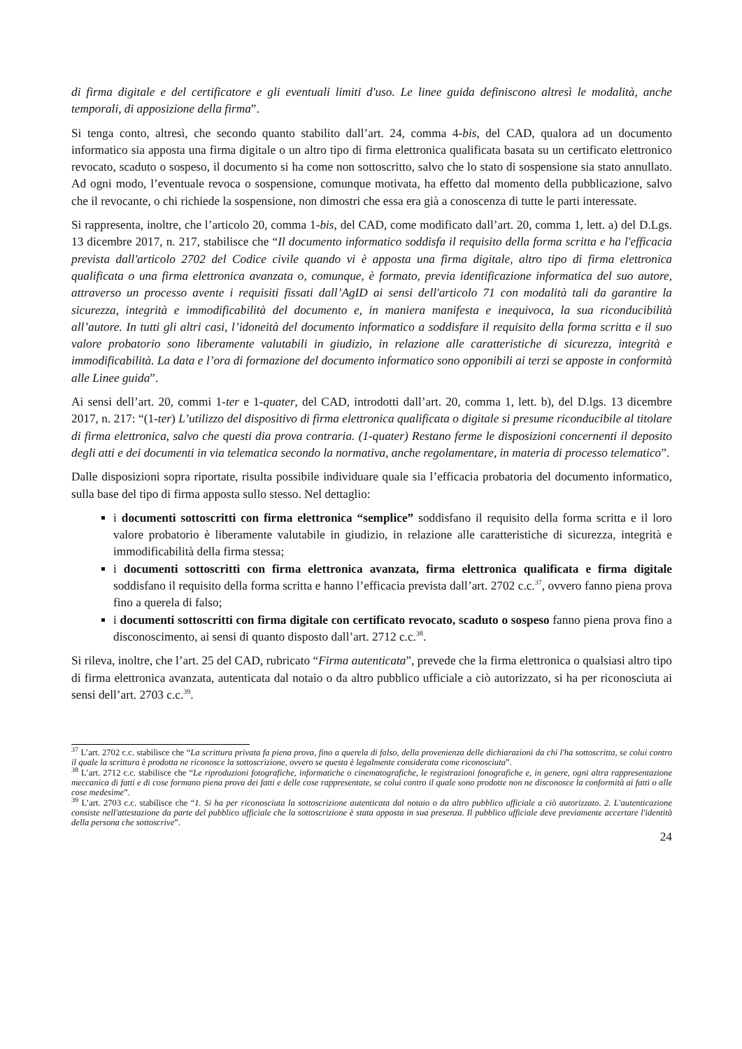di firma digitale e del certificatore e gli eventuali limiti d'uso. Le linee guida definiscono altresì le modalità, anche temporali, di apposizione della firma”.
Si tenga conto, altresì, che secondo quanto stabilito dall’art. 24, comma 4-bis, del CAD, qualora ad un documento informatico sia apposta una firma digitale o un altro tipo di firma elettronica qualificata basata su un certificato elettronico revocato, scaduto o sospeso, il documento si ha come non sottoscritto, salvo che lo stato di sospensione sia stato annullato. Ad ogni modo, l’eventuale revoca o sospensione, comunque motivata, ha effetto dal momento della pubblicazione, salvo che il revocante, o chi richiede la sospensione, non dimostri che essa era già a conoscenza di tutte le parti interessate.
Si rappresenta, inoltre, che l’articolo 20, comma 1-bis, del CAD, come modificato dall’art. 20, comma 1, lett. a) del D.Lgs. 13 dicembre 2017, n. 217, stabilisce che “Il documento informatico soddisfa il requisito della forma scritta e ha l'efficacia prevista dall'articolo 2702 del Codice civile quando vi è apposta una firma digitale, altro tipo di firma elettronica qualificata o una firma elettronica avanzata o, comunque, è formato, previa identificazione informatica del suo autore, attraverso un processo avente i requisiti fissati dall’AgID ai sensi dell'articolo 71 con modalità tali da garantire la sicurezza, integrità e immodificabilità del documento e, in maniera manifesta e inequivoca, la sua riconducibilità all’autore. In tutti gli altri casi, l’idoneità del documento informatico a soddisfare il requisito della forma scritta e il suo valore probatorio sono liberamente valutabili in giudizio, in relazione alle caratteristiche di sicurezza, integrità e immodificabilità. La data e l’ora di formazione del documento informatico sono opponibili ai terzi se apposte in conformità alle Linee guida”.
Ai sensi dell’art. 20, commi 1-ter e 1-quater, del CAD, introdotti dall’art. 20, comma 1, lett. b), del D.lgs. 13 dicembre 2017, n. 217: “(1-ter) L’utilizzo del dispositivo di firma elettronica qualificata o digitale si presume riconducibile al titolare di firma elettronica, salvo che questi dia prova contraria. (1-quater) Restano ferme le disposizioni concernenti il deposito degli atti e dei documenti in via telematica secondo la normativa, anche regolamentare, in materia di processo telematico”.
Dalle disposizioni sopra riportate, risulta possibile individuare quale sia l’efficacia probatoria del documento informatico, sulla base del tipo di firma apposta sullo stesso. Nel dettaglio:
i documenti sottoscritti con firma elettronica “semplice” soddisfano il requisito della forma scritta e il loro valore probatorio è liberamente valutabile in giudizio, in relazione alle caratteristiche di sicurezza, integrità e immodificabilità della firma stessa;
i documenti sottoscritti con firma elettronica avanzata, firma elettronica qualificata e firma digitale soddisfano il requisito della forma scritta e hanno l’efficacia prevista dall’art. 2702 c.c.<sup>37</sup>, ovvero fanno piena prova fino a querela di falso;
i documenti sottoscritti con firma digitale con certificato revocato, scaduto o sospeso fanno piena prova fino a disconoscimento, ai sensi di quanto disposto dall’art. 2712 c.c.<sup>38</sup>.
Si rileva, inoltre, che l’art. 25 del CAD, rubricato “Firma autenticata”, prevede che la firma elettronica o qualsiasi altro tipo di firma elettronica avanzata, autenticata dal notaio o da altro pubblico ufficiale a ciò autorizzato, si ha per riconosciuta ai sensi dell’art. 2703 c.c.<sup>39</sup>.
<sup>37</sup> L’art. 2702 c.c. stabilisce che “La scrittura privata fa piena prova, fino a querela di falso, della provenienza delle dichiarazioni da chi l'ha sottoscritta, se colui contro il quale la scrittura è prodotta ne riconosce la sottoscrizione, ovvero se questa è legalmente considerata come riconosciuta”.
<sup>38</sup> L’art. 2712 c.c. stabilisce che “Le riproduzioni fotografiche, informatiche o cinematografiche, le registrazioni fonografiche e, in genere, ogni altra rappresentazione meccanica di fatti e di cose formano piena prova dei fatti e delle cose rappresentate, se colui contro il quale sono prodotte non ne disconosce la conformità ai fatti o alle cose medesime”.
<sup>39</sup> L’art. 2703 c.c. stabilisce che “1. Si ha per riconosciuta la sottoscrizione autenticata dal notaio o da altro pubblico ufficiale a ciò autorizzato. 2. L'autenticazione consiste nell'attestazione da parte del pubblico ufficiale che la sottoscrizione è stata apposta in sua presenza. Il pubblico ufficiale deve previamente accertare l'identità della persona che sottoscrive”.
24